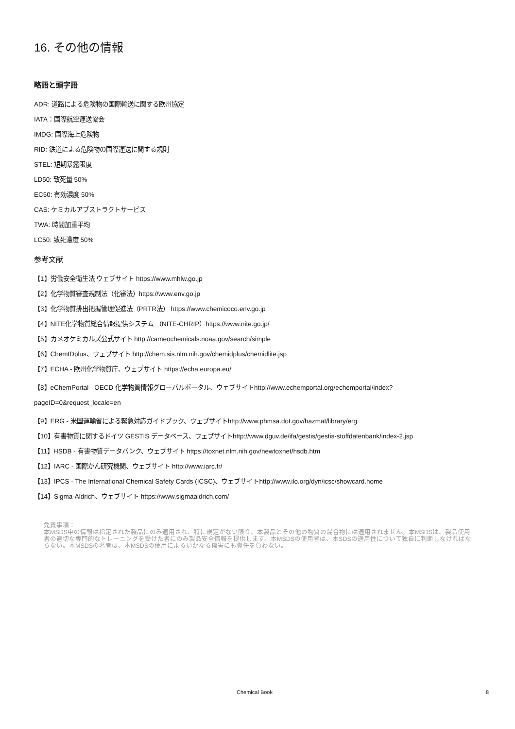16. その他の情報
略語と頭字語
ADR: 道路による危険物の国際輸送に関する欧州協定
IATA：国際航空運送協会
IMDG: 国際海上危険物
RID: 鉄道による危険物の国際運送に関する規則
STEL: 短期暴露限度
LD50: 致死量 50%
EC50: 有効濃度 50%
CAS: ケミカルアブストラクトサービス
TWA: 時間加重平均
LC50: 致死濃度 50%
参考文献
【1】労働安全衛生法 ウェブサイト https://www.mhlw.go.jp
【2】化学物質審査規制法（化審法）https://www.env.go.jp
【3】化学物質排出把握管理促進法（PRTR法） https://www.chemicoco.env.go.jp
【4】NITE化学物質総合情報提供システム （NITE-CHRIP）https://www.nite.go.jp/
【5】カメオケミカルズ公式サイト http://cameochemicals.noaa.gov/search/simple
【6】ChemIDplus、ウェブサイト http://chem.sis.nlm.nih.gov/chemidplus/chemidlite.jsp
【7】ECHA - 欧州化学物質庁、ウェブサイト https://echa.europa.eu/
【8】eChemPortal - OECD 化学物質情報グローバルポータル、ウェブサイトhttp://www.echemportal.org/echemportal/index?
pageID=0&request_locale=en
【9】ERG - 米国運輸省による緊急対応ガイドブック、ウェブサイトhttp://www.phmsa.dot.gov/hazmat/library/erg
【10】有害物質に関するドイツ GESTIS データベース、ウェブサイトhttp://www.dguv.de/ifa/gestis/gestis-stoffdatenbank/index-2.jsp
【11】HSDB - 有害物質データバンク、ウェブサイト https://toxnet.nlm.nih.gov/newtoxnet/hsdb.htm
【12】IARC - 国際がん研究機関、ウェブサイト http://www.iarc.fr/
【13】IPCS - The International Chemical Safety Cards (ICSC)、ウェブサイトhttp://www.ilo.org/dyn/icsc/showcard.home
【14】Sigma-Aldrich、ウェブサイト https://www.sigmaaldrich.com/
免責事項：
本MSDS中の情報は指定された製品にのみ適用され、特に規定がない限り、本製品とその他の物質の混合物には適用されません。本MSDSは、製品使用者の適切な専門的なトレーニングを受けた者にのみ製品安全情報を提供します。本MSDSの使用者は、本SDSの適用性について独自に判断しなければならない。本MSDSの著者は、本MSDSの使用によるいかなる傷害にも責任を負わない。
Chemical Book 8